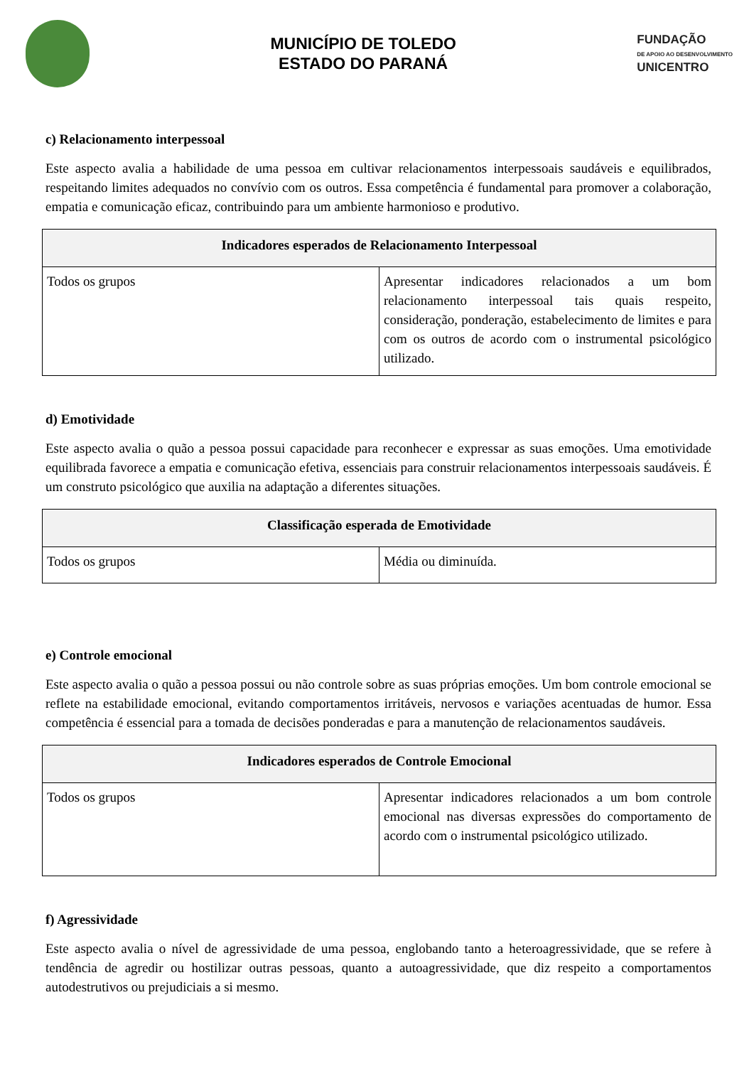MUNICÍPIO DE TOLEDO
ESTADO DO PARANÁ
FUNDAÇÃO
DE APOIO AO DESENVOLVIMENTO
UNICENTRO
c) Relacionamento interpessoal
Este aspecto avalia a habilidade de uma pessoa em cultivar relacionamentos interpessoais saudáveis e equilibrados, respeitando limites adequados no convívio com os outros. Essa competência é fundamental para promover a colaboração, empatia e comunicação eficaz, contribuindo para um ambiente harmonioso e produtivo.
| Indicadores esperados de Relacionamento Interpessoal | |
| --- | --- |
| Todos os grupos | Apresentar indicadores relacionados a um bom relacionamento interpessoal tais quais respeito, consideração, ponderação, estabelecimento de limites e para com os outros de acordo com o instrumental psicológico utilizado. |
d) Emotividade
Este aspecto avalia o quão a pessoa possui capacidade para reconhecer e expressar as suas emoções. Uma emotividade equilibrada favorece a empatia e comunicação efetiva, essenciais para construir relacionamentos interpessoais saudáveis. É um construto psicológico que auxilia na adaptação a diferentes situações.
| Classificação esperada de Emotividade | |
| --- | --- |
| Todos os grupos | Média ou diminuída. |
e) Controle emocional
Este aspecto avalia o quão a pessoa possui ou não controle sobre as suas próprias emoções. Um bom controle emocional se reflete na estabilidade emocional, evitando comportamentos irritáveis, nervosos e variações acentuadas de humor. Essa competência é essencial para a tomada de decisões ponderadas e para a manutenção de relacionamentos saudáveis.
| Indicadores esperados de Controle Emocional | |
| --- | --- |
| Todos os grupos | Apresentar indicadores relacionados a um bom controle emocional nas diversas expressões do comportamento de acordo com o instrumental psicológico utilizado. |
f) Agressividade
Este aspecto avalia o nível de agressividade de uma pessoa, englobando tanto a heteroagressividade, que se refere à tendência de agredir ou hostilizar outras pessoas, quanto a autoagressividade, que diz respeito a comportamentos autodestrutivos ou prejudiciais a si mesmo.